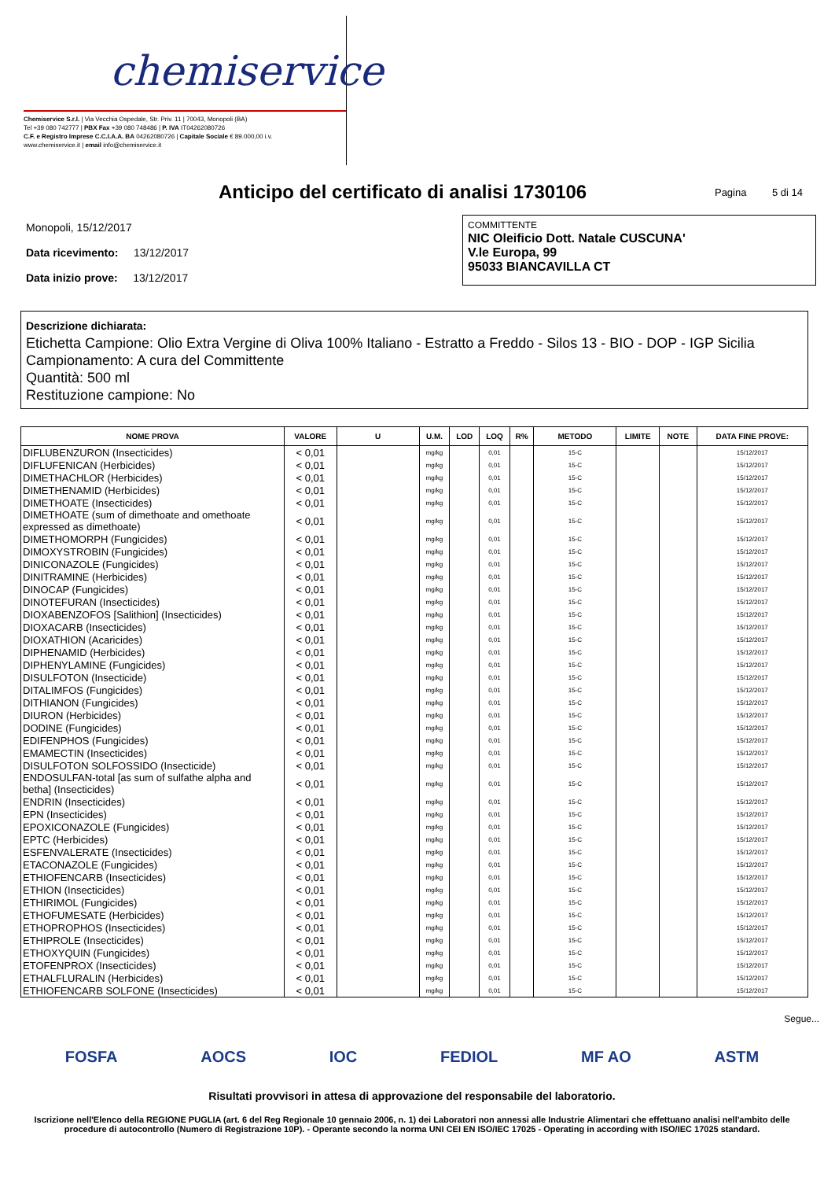chemiservice
Chemiservice S.r.l. | Via Vecchia Ospedale, Str. Priv. 11 | 70043, Monopoli (BA)
Tel +39 080 742777 | PBX Fax +39 080 748486 | P. IVA IT04262080726
C.F. e Registro Imprese C.C.I.A.A. BA 04262080726 | Capitale Sociale € 89.000,00 i.v.
www.chemiservice.it | email info@chemiservice.it
Anticipo del certificato di analisi 1730106
Pagina 5 di 14
Monopoli, 15/12/2017
Data ricevimento: 13/12/2017
Data inizio prove: 13/12/2017
COMMITTENTE
NIC Oleificio Dott. Natale CUSCUNA'
V.le Europa, 99
95033 BIANCAVILLA CT
Descrizione dichiarata:
Etichetta Campione: Olio Extra Vergine di Oliva 100% Italiano - Estratto a Freddo - Silos 13 - BIO - DOP - IGP Sicilia
Campionamento: A cura del Committente
Quantità: 500 ml
Restituzione campione: No
| NOME PROVA | VALORE | U | U.M. | LOD | LOQ | R% | METODO | LIMITE | NOTE | DATA FINE PROVE: |
| --- | --- | --- | --- | --- | --- | --- | --- | --- | --- | --- |
| DIFLUBENZURON (Insecticides) | < 0,01 | | mg/kg | | 0,01 | | 15-C | | | 15/12/2017 |
| DIFLUFENICAN (Herbicides) | < 0,01 | | mg/kg | | 0,01 | | 15-C | | | 15/12/2017 |
| DIMETHACHLOR (Herbicides) | < 0,01 | | mg/kg | | 0,01 | | 15-C | | | 15/12/2017 |
| DIMETHENAMID (Herbicides) | < 0,01 | | mg/kg | | 0,01 | | 15-C | | | 15/12/2017 |
| DIMETHOATE (Insecticides) | < 0,01 | | mg/kg | | 0,01 | | 15-C | | | 15/12/2017 |
| DIMETHOATE (sum of dimethoate and omethoate expressed as dimethoate) | < 0,01 | | mg/kg | | 0,01 | | 15-C | | | 15/12/2017 |
| DIMETHOMORPH (Fungicides) | < 0,01 | | mg/kg | | 0,01 | | 15-C | | | 15/12/2017 |
| DIMOXYSTROBIN (Fungicides) | < 0,01 | | mg/kg | | 0,01 | | 15-C | | | 15/12/2017 |
| DINICONAZOLE (Fungicides) | < 0,01 | | mg/kg | | 0,01 | | 15-C | | | 15/12/2017 |
| DINITRAMINE (Herbicides) | < 0,01 | | mg/kg | | 0,01 | | 15-C | | | 15/12/2017 |
| DINOCAP (Fungicides) | < 0,01 | | mg/kg | | 0,01 | | 15-C | | | 15/12/2017 |
| DINOTEFURAN (Insecticides) | < 0,01 | | mg/kg | | 0,01 | | 15-C | | | 15/12/2017 |
| DIOXABENZOFOS [Salithion] (Insecticides) | < 0,01 | | mg/kg | | 0,01 | | 15-C | | | 15/12/2017 |
| DIOXACARB (Insecticides) | < 0,01 | | mg/kg | | 0,01 | | 15-C | | | 15/12/2017 |
| DIOXATHION (Acaricides) | < 0,01 | | mg/kg | | 0,01 | | 15-C | | | 15/12/2017 |
| DIPHENAMID (Herbicides) | < 0,01 | | mg/kg | | 0,01 | | 15-C | | | 15/12/2017 |
| DIPHENYLAMINE (Fungicides) | < 0,01 | | mg/kg | | 0,01 | | 15-C | | | 15/12/2017 |
| DISULFOTON (Insecticide) | < 0,01 | | mg/kg | | 0,01 | | 15-C | | | 15/12/2017 |
| DITALIMFOS (Fungicides) | < 0,01 | | mg/kg | | 0,01 | | 15-C | | | 15/12/2017 |
| DITHIANON (Fungicides) | < 0,01 | | mg/kg | | 0,01 | | 15-C | | | 15/12/2017 |
| DIURON (Herbicides) | < 0,01 | | mg/kg | | 0,01 | | 15-C | | | 15/12/2017 |
| DODINE (Fungicides) | < 0,01 | | mg/kg | | 0,01 | | 15-C | | | 15/12/2017 |
| EDIFENPHOS (Fungicides) | < 0,01 | | mg/kg | | 0,01 | | 15-C | | | 15/12/2017 |
| EMAMECTIN (Insecticides) | < 0,01 | | mg/kg | | 0,01 | | 15-C | | | 15/12/2017 |
| DISULFOTON SOLFOSSIDO (Insecticide) | < 0,01 | | mg/kg | | 0,01 | | 15-C | | | 15/12/2017 |
| ENDOSULFAN-total [as sum of sulfathe alpha and betha] (Insecticides) | < 0,01 | | mg/kg | | 0,01 | | 15-C | | | 15/12/2017 |
| ENDRIN (Insecticides) | < 0,01 | | mg/kg | | 0,01 | | 15-C | | | 15/12/2017 |
| EPN (Insecticides) | < 0,01 | | mg/kg | | 0,01 | | 15-C | | | 15/12/2017 |
| EPOXICONAZOLE (Fungicides) | < 0,01 | | mg/kg | | 0,01 | | 15-C | | | 15/12/2017 |
| EPTC (Herbicides) | < 0,01 | | mg/kg | | 0,01 | | 15-C | | | 15/12/2017 |
| ESFENVALERATE (Insecticides) | < 0,01 | | mg/kg | | 0,01 | | 15-C | | | 15/12/2017 |
| ETACONAZOLE (Fungicides) | < 0,01 | | mg/kg | | 0,01 | | 15-C | | | 15/12/2017 |
| ETHIOFENCARB (Insecticides) | < 0,01 | | mg/kg | | 0,01 | | 15-C | | | 15/12/2017 |
| ETHION (Insecticides) | < 0,01 | | mg/kg | | 0,01 | | 15-C | | | 15/12/2017 |
| ETHIRIMOL (Fungicides) | < 0,01 | | mg/kg | | 0,01 | | 15-C | | | 15/12/2017 |
| ETHOFUMESATE (Herbicides) | < 0,01 | | mg/kg | | 0,01 | | 15-C | | | 15/12/2017 |
| ETHOPROPHOS (Insecticides) | < 0,01 | | mg/kg | | 0,01 | | 15-C | | | 15/12/2017 |
| ETHIPROLE (Insecticides) | < 0,01 | | mg/kg | | 0,01 | | 15-C | | | 15/12/2017 |
| ETHOXYQUIN (Fungicides) | < 0,01 | | mg/kg | | 0,01 | | 15-C | | | 15/12/2017 |
| ETOFENPROX (Insecticides) | < 0,01 | | mg/kg | | 0,01 | | 15-C | | | 15/12/2017 |
| ETHALFLURALIN (Herbicides) | < 0,01 | | mg/kg | | 0,01 | | 15-C | | | 15/12/2017 |
| ETHIOFENCARB SOLFONE (Insecticides) | < 0,01 | | mg/kg | | 0,01 | | 15-C | | | 15/12/2017 |
Segue...
FOSFA AOCS IOC FEDIOL MF AO ASTM
Risultati provvisori in attesa di approvazione del responsabile del laboratorio.
Iscrizione nell'Elenco della REGIONE PUGLIA (art. 6 del Reg Regionale 10 gennaio 2006, n. 1) dei Laboratori non annessi alle Industrie Alimentari che effettuano analisi nell'ambito delle procedure di autocontrollo (Numero di Registrazione 10P). - Operante secondo la norma UNI CEI EN ISO/IEC 17025 - Operating in according with ISO/IEC 17025 standard.